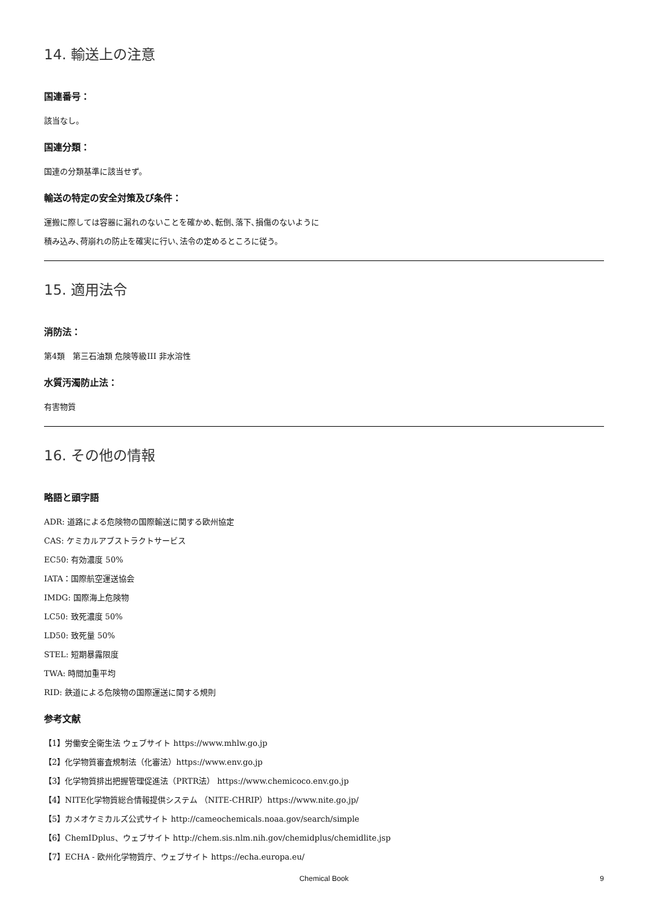14. 輸送上の注意
国連番号：
該当なし。
国連分類：
国連の分類基準に該当せず。
輸送の特定の安全対策及び条件：
運搬に際しては容器に漏れのないことを確かめ､転倒､落下､損傷のないように
積み込み､荷崩れの防止を確実に行い､法令の定めるところに従う。
15. 適用法令
消防法：
第4類　第三石油類 危険等級III 非水溶性
水質汚濁防止法：
有害物質
16. その他の情報
略語と頭字語
ADR: 道路による危険物の国際輸送に関する欧州協定
CAS: ケミカルアブストラクトサービス
EC50: 有効濃度 50%
IATA：国際航空運送協会
IMDG: 国際海上危険物
LC50: 致死濃度 50%
LD50: 致死量 50%
STEL: 短期暴露限度
TWA: 時間加重平均
RID: 鉄道による危険物の国際運送に関する規則
参考文献
【1】労働安全衛生法 ウェブサイト https://www.mhlw.go.jp
【2】化学物質審査規制法（化審法）https://www.env.go.jp
【3】化学物質排出把握管理促進法（PRTR法） https://www.chemicoco.env.go.jp
【4】NITE化学物質総合情報提供システム （NITE-CHRIP）https://www.nite.go.jp/
【5】カメオケミカルズ公式サイト http://cameochemicals.noaa.gov/search/simple
【6】ChemIDplus、ウェブサイト http://chem.sis.nlm.nih.gov/chemidplus/chemidlite.jsp
【7】ECHA - 欧州化学物質庁、ウェブサイト https://echa.europa.eu/
Chemical Book
9